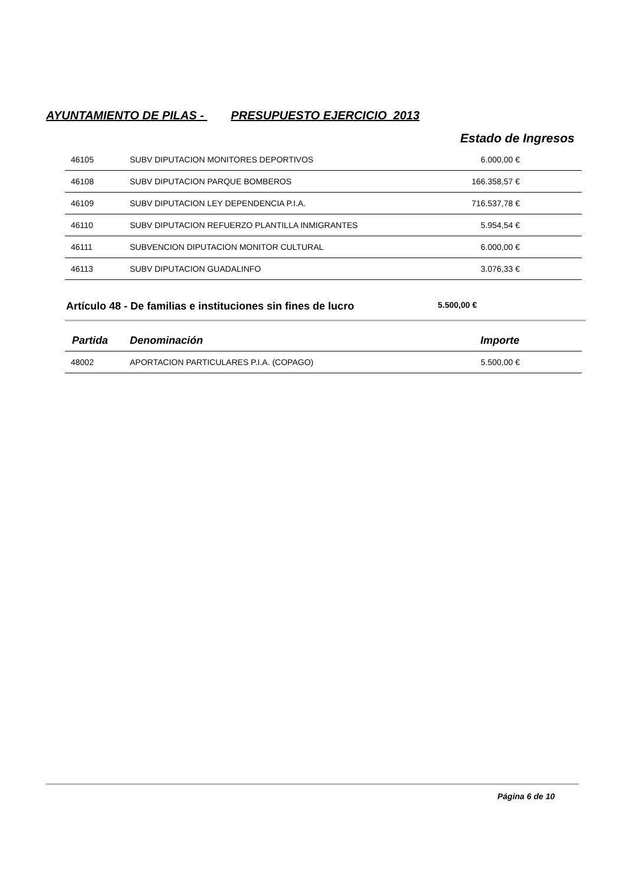AYUNTAMIENTO DE PILAS - PRESUPUESTO EJERCICIO 2013
Estado de Ingresos
| 46105 | SUBV DIPUTACION MONITORES DEPORTIVOS | 6.000,00 € |
| 46108 | SUBV DIPUTACION PARQUE BOMBEROS | 166.358,57 € |
| 46109 | SUBV DIPUTACION LEY DEPENDENCIA P.I.A. | 716.537,78 € |
| 46110 | SUBV DIPUTACION REFUERZO PLANTILLA INMIGRANTES | 5.954,54 € |
| 46111 | SUBVENCION DIPUTACION MONITOR CULTURAL | 6.000,00 € |
| 46113 | SUBV DIPUTACION GUADALINFO | 3.076,33 € |
Artículo 48 - De familias e instituciones sin fines de lucro
5.500,00 €
| Partida | Denominación | Importe |
| --- | --- | --- |
| 48002 | APORTACION PARTICULARES P.I.A. (COPAGO) | 5.500,00 € |
Página 6 de 10